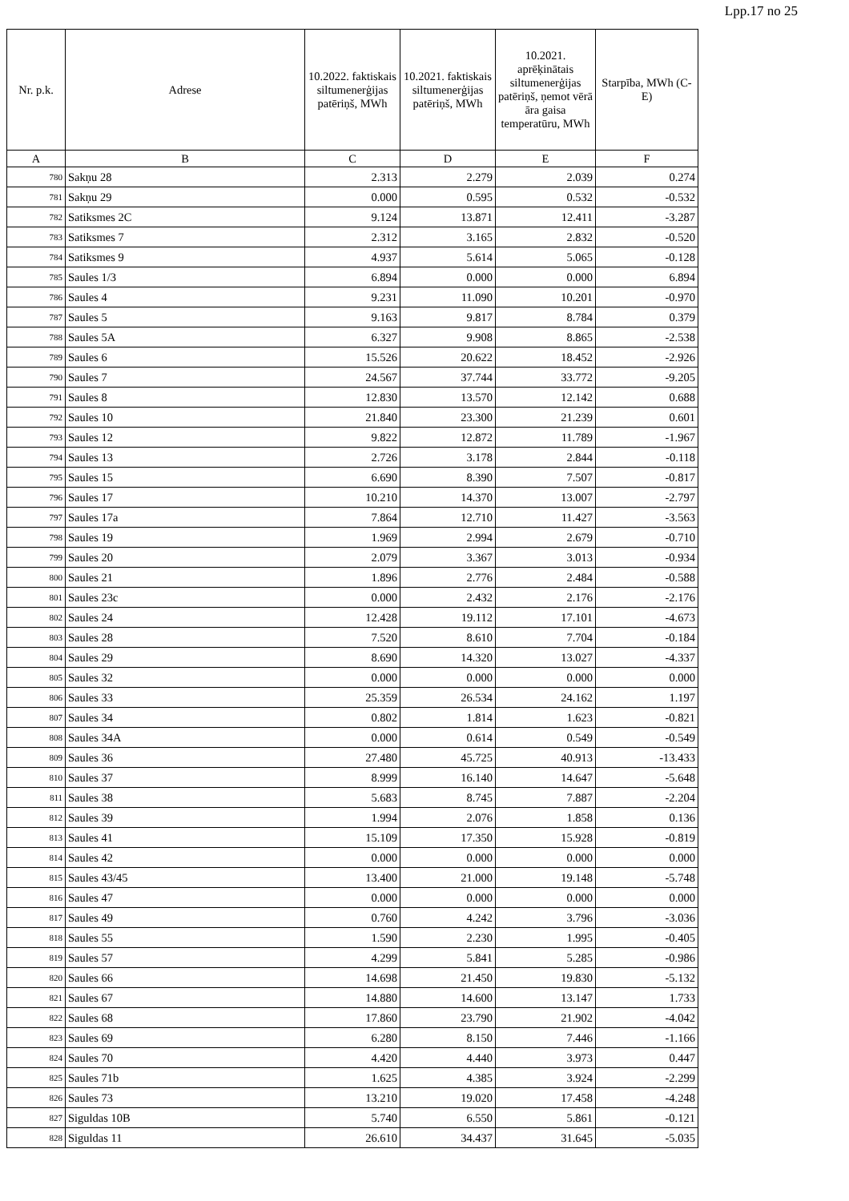Lpp.17 no 25
| Nr. p.k. | Adrese | 10.2022. faktiskais siltumenerģijas patēriņš, MWh | 10.2021. faktiskais siltumenerģijas patēriņš, MWh | 10.2021. aprēķinātais siltumenerģijas patēriņš, ņemot vērā āra gaisa temperatūru, MWh | Starpība, MWh (C-E) |
| --- | --- | --- | --- | --- | --- |
| A | B | C | D | E | F |
| 780 | Sakņu 28 | 2.313 | 2.279 | 2.039 | 0.274 |
| 781 | Sakņu 29 | 0.000 | 0.595 | 0.532 | -0.532 |
| 782 | Satiksmes 2C | 9.124 | 13.871 | 12.411 | -3.287 |
| 783 | Satiksmes 7 | 2.312 | 3.165 | 2.832 | -0.520 |
| 784 | Satiksmes 9 | 4.937 | 5.614 | 5.065 | -0.128 |
| 785 | Saules 1/3 | 6.894 | 0.000 | 0.000 | 6.894 |
| 786 | Saules 4 | 9.231 | 11.090 | 10.201 | -0.970 |
| 787 | Saules 5 | 9.163 | 9.817 | 8.784 | 0.379 |
| 788 | Saules 5A | 6.327 | 9.908 | 8.865 | -2.538 |
| 789 | Saules 6 | 15.526 | 20.622 | 18.452 | -2.926 |
| 790 | Saules 7 | 24.567 | 37.744 | 33.772 | -9.205 |
| 791 | Saules 8 | 12.830 | 13.570 | 12.142 | 0.688 |
| 792 | Saules 10 | 21.840 | 23.300 | 21.239 | 0.601 |
| 793 | Saules 12 | 9.822 | 12.872 | 11.789 | -1.967 |
| 794 | Saules 13 | 2.726 | 3.178 | 2.844 | -0.118 |
| 795 | Saules 15 | 6.690 | 8.390 | 7.507 | -0.817 |
| 796 | Saules 17 | 10.210 | 14.370 | 13.007 | -2.797 |
| 797 | Saules 17a | 7.864 | 12.710 | 11.427 | -3.563 |
| 798 | Saules 19 | 1.969 | 2.994 | 2.679 | -0.710 |
| 799 | Saules 20 | 2.079 | 3.367 | 3.013 | -0.934 |
| 800 | Saules 21 | 1.896 | 2.776 | 2.484 | -0.588 |
| 801 | Saules 23c | 0.000 | 2.432 | 2.176 | -2.176 |
| 802 | Saules 24 | 12.428 | 19.112 | 17.101 | -4.673 |
| 803 | Saules 28 | 7.520 | 8.610 | 7.704 | -0.184 |
| 804 | Saules 29 | 8.690 | 14.320 | 13.027 | -4.337 |
| 805 | Saules 32 | 0.000 | 0.000 | 0.000 | 0.000 |
| 806 | Saules 33 | 25.359 | 26.534 | 24.162 | 1.197 |
| 807 | Saules 34 | 0.802 | 1.814 | 1.623 | -0.821 |
| 808 | Saules 34A | 0.000 | 0.614 | 0.549 | -0.549 |
| 809 | Saules 36 | 27.480 | 45.725 | 40.913 | -13.433 |
| 810 | Saules 37 | 8.999 | 16.140 | 14.647 | -5.648 |
| 811 | Saules 38 | 5.683 | 8.745 | 7.887 | -2.204 |
| 812 | Saules 39 | 1.994 | 2.076 | 1.858 | 0.136 |
| 813 | Saules 41 | 15.109 | 17.350 | 15.928 | -0.819 |
| 814 | Saules 42 | 0.000 | 0.000 | 0.000 | 0.000 |
| 815 | Saules 43/45 | 13.400 | 21.000 | 19.148 | -5.748 |
| 816 | Saules 47 | 0.000 | 0.000 | 0.000 | 0.000 |
| 817 | Saules 49 | 0.760 | 4.242 | 3.796 | -3.036 |
| 818 | Saules 55 | 1.590 | 2.230 | 1.995 | -0.405 |
| 819 | Saules 57 | 4.299 | 5.841 | 5.285 | -0.986 |
| 820 | Saules 66 | 14.698 | 21.450 | 19.830 | -5.132 |
| 821 | Saules 67 | 14.880 | 14.600 | 13.147 | 1.733 |
| 822 | Saules 68 | 17.860 | 23.790 | 21.902 | -4.042 |
| 823 | Saules 69 | 6.280 | 8.150 | 7.446 | -1.166 |
| 824 | Saules 70 | 4.420 | 4.440 | 3.973 | 0.447 |
| 825 | Saules 71b | 1.625 | 4.385 | 3.924 | -2.299 |
| 826 | Saules 73 | 13.210 | 19.020 | 17.458 | -4.248 |
| 827 | Siguldas 10B | 5.740 | 6.550 | 5.861 | -0.121 |
| 828 | Siguldas 11 | 26.610 | 34.437 | 31.645 | -5.035 |